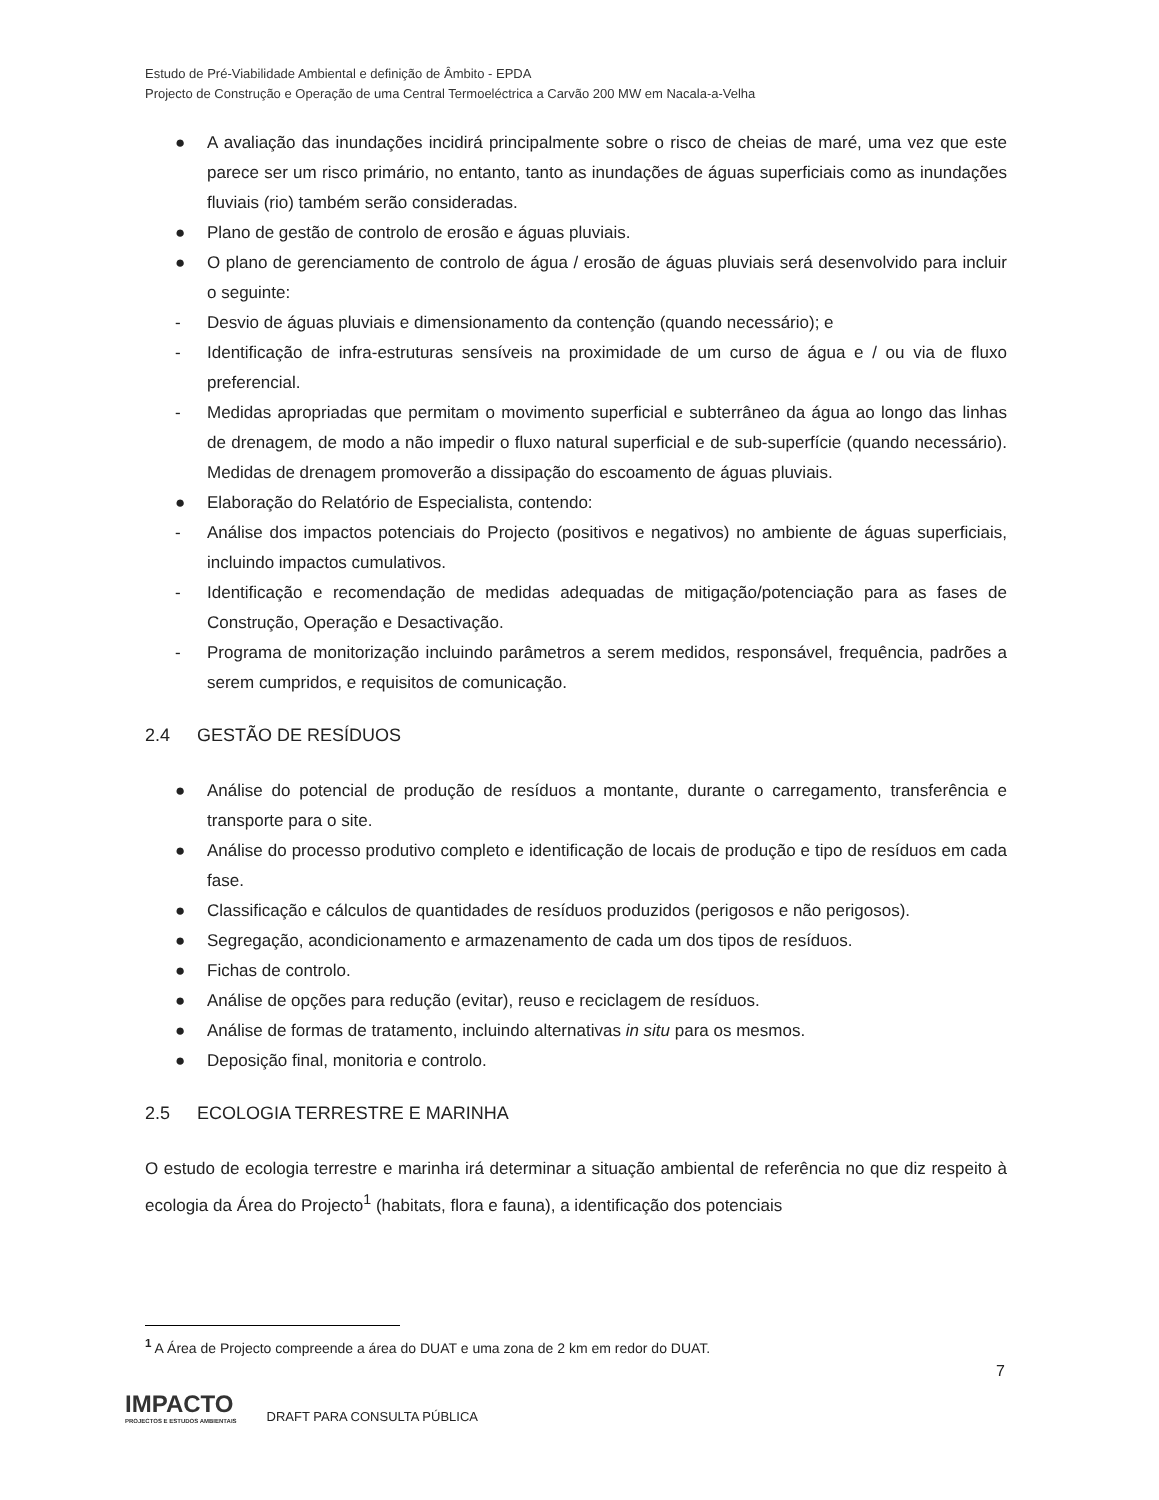Estudo de Pré-Viabilidade Ambiental e definição de Âmbito - EPDA
Projecto de Construção e Operação de uma Central Termoeléctrica a Carvão 200 MW em Nacala-a-Velha
● A avaliação das inundações incidirá principalmente sobre o risco de cheias de maré, uma vez que este parece ser um risco primário, no entanto, tanto as inundações de águas superficiais como as inundações fluviais (rio) também serão consideradas.
● Plano de gestão de controlo de erosão e águas pluviais.
● O plano de gerenciamento de controlo de água / erosão de águas pluviais será desenvolvido para incluir o seguinte:
- Desvio de águas pluviais e dimensionamento da contenção (quando necessário); e
- Identificação de infra-estruturas sensíveis na proximidade de um curso de água e / ou via de fluxo preferencial.
- Medidas apropriadas que permitam o movimento superficial e subterrâneo da água ao longo das linhas de drenagem, de modo a não impedir o fluxo natural superficial e de sub-superfície (quando necessário). Medidas de drenagem promoverão a dissipação do escoamento de águas pluviais.
● Elaboração do Relatório de Especialista, contendo:
- Análise dos impactos potenciais do Projecto (positivos e negativos) no ambiente de águas superficiais, incluindo impactos cumulativos.
- Identificação e recomendação de medidas adequadas de mitigação/potenciação para as fases de Construção, Operação e Desactivação.
- Programa de monitorização incluindo parâmetros a serem medidos, responsável, frequência, padrões a serem cumpridos, e requisitos de comunicação.
2.4 GESTÃO DE RESÍDUOS
● Análise do potencial de produção de resíduos a montante, durante o carregamento, transferência e transporte para o site.
● Análise do processo produtivo completo e identificação de locais de produção e tipo de resíduos em cada fase.
● Classificação e cálculos de quantidades de resíduos produzidos (perigosos e não perigosos).
● Segregação, acondicionamento e armazenamento de cada um dos tipos de resíduos.
● Fichas de controlo.
● Análise de opções para redução (evitar), reuso e reciclagem de resíduos.
● Análise de formas de tratamento, incluindo alternativas in situ para os mesmos.
● Deposição final, monitoria e controlo.
2.5 ECOLOGIA TERRESTRE E MARINHA
O estudo de ecologia terrestre e marinha irá determinar a situação ambiental de referência no que diz respeito à ecologia da Área do Projecto<sup>1</sup> (habitats, flora e fauna), a identificação dos potenciais
<sup>1</sup> A Área de Projecto compreende a área do DUAT e uma zona de 2 km em redor do DUAT.
7
IMPACTO
PROJECTOS E ESTUDOS AMBIENTAIS
DRAFT PARA CONSULTA PÚBLICA